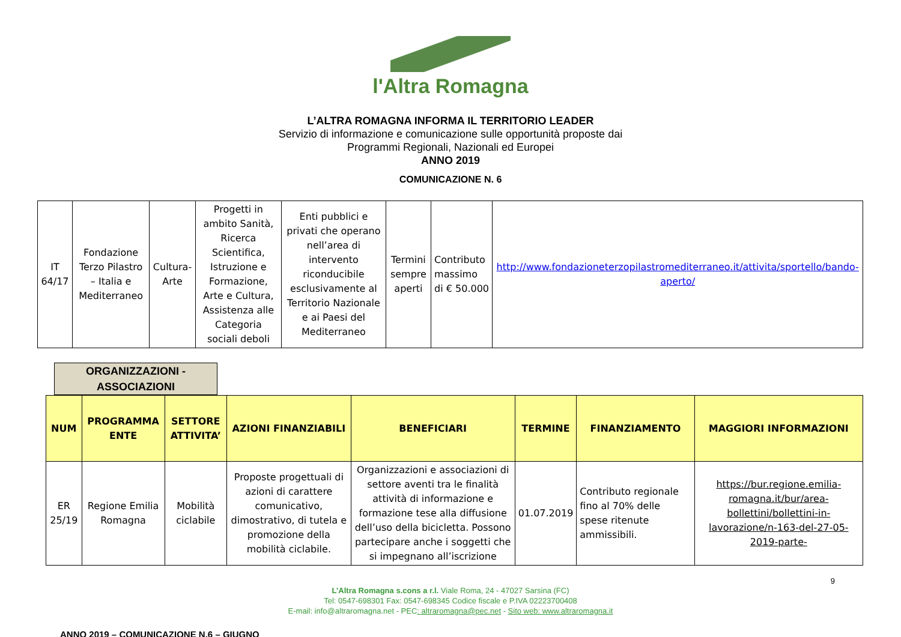l'Altra Romagna
L’ALTRA ROMAGNA INFORMA IL TERRITORIO LEADER
Servizio di informazione e comunicazione sulle opportunità proposte dai
Programmi Regionali, Nazionali ed Europei
ANNO 2019
COMUNICAZIONE N. 6
| IT 64/17 | Fondazione Terzo Pilastro – Italia e Mediterraneo | Cultura-Arte | Progetti in ambito Sanità, Ricerca Scientifica, Istruzione e Formazione, Arte e Cultura, Assistenza alle Categoria sociali deboli | Enti pubblici e privati che operano nell’area di intervento riconducibile esclusivamente al Territorio Nazionale e ai Paesi del Mediterraneo | Termini sempre aperti | Contributo massimo di € 50.000 | http://www.fondazioneterzopilastromediterraneo.it/attivita/sportello/bando-aperto/ |
ORGANIZZAZIONI - ASSOCIAZIONI
| NUM | PROGRAMMA ENTE | SETTORE ATTIVITA’ | AZIONI FINANZIABILI | BENEFICIARI | TERMINE | FINANZIAMENTO | MAGGIORI INFORMAZIONI |
| --- | --- | --- | --- | --- | --- | --- | --- |
| ER 25/19 | Regione Emilia Romagna | Mobilità ciclabile | Proposte progettuali di azioni di carattere comunicativo, dimostrativo, di tutela e promozione della mobilità ciclabile. | Organizzazioni e associazioni di settore aventi tra le finalità attività di informazione e formazione tese alla diffusione dell’uso della bicicletta. Possono partecipare anche i soggetti che si impegnano all’iscrizione | 01.07.2019 | Contributo regionale fino al 70% delle spese ritenute ammissibili. | https://bur.regione.emilia-romagna.it/bur/area-bollettini/bollettini-in-lavorazione/n-163-del-27-05-2019-parte- |
9
L’Altra Romagna s.cons a r.l. Viale Roma, 24 - 47027 Sarsina (FC)
Tel: 0547-698301 Fax: 0547-698345 Codice fiscale e P.IVA 02223700408
E-mail: info@altraromagna.net - PEC: altraromagna@pec.net - Sito web: www.altraromagna.it
ANNO 2019 – COMUNICAZIONE N.6 – GIUGNO